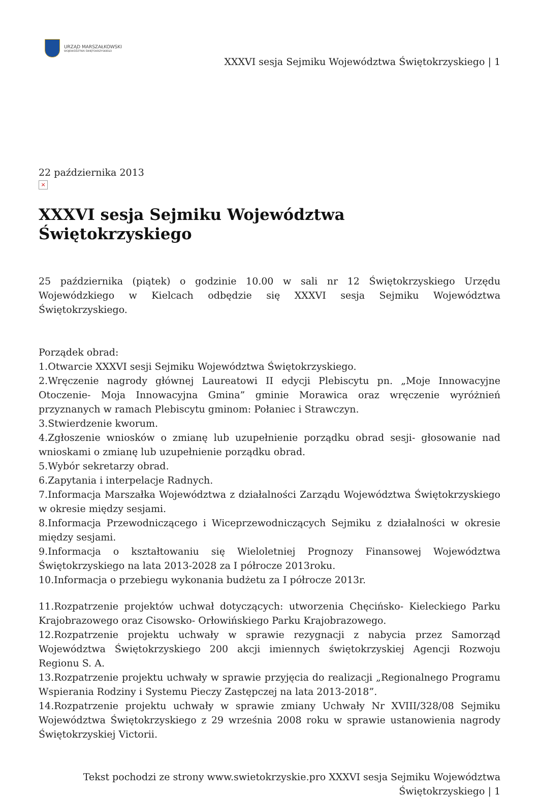URZĄD MARSZAŁKOWSKI
WOJEWÓDZTWA ŚWIĘTOKRZYSKIEGO
XXXVI sesja Sejmiku Województwa Świętokrzyskiego | 1
22 października 2013
×
XXXVI sesja Sejmiku Województwa Świętokrzyskiego
25 października (piątek) o godzinie 10.00 w sali nr 12 Świętokrzyskiego Urzędu Wojewódzkiego w Kielcach odbędzie się XXXVI sesja Sejmiku Województwa Świętokrzyskiego.
Porządek obrad:
1.Otwarcie XXXVI sesji Sejmiku Województwa Świętokrzyskiego.
2.Wręczenie nagrody głównej Laureatowi II edycji Plebiscytu pn. „Moje Innowacyjne Otoczenie- Moja Innowacyjna Gmina” gminie Morawica oraz wręczenie wyróżnień przyznanych w ramach Plebiscytu gminom: Połaniec i Strawczyn.
3.Stwierdzenie kworum.
4.Zgłoszenie wniosków o zmianę lub uzupełnienie porządku obrad sesji- głosowanie nad wnioskami o zmianę lub uzupełnienie porządku obrad.
5.Wybór sekretarzy obrad.
6.Zapytania i interpelacje Radnych.
7.Informacja Marszałka Województwa z działalności Zarządu Województwa Świętokrzyskiego w okresie między sesjami.
8.Informacja Przewodniczącego i Wiceprzewodniczących Sejmiku z działalności w okresie między sesjami.
9.Informacja o kształtowaniu się Wieloletniej Prognozy Finansowej Województwa Świętokrzyskiego na lata 2013-2028 za I półrocze 2013roku.
10.Informacja o przebiegu wykonania budżetu za I półrocze 2013r.
11.Rozpatrzenie projektów uchwał dotyczących: utworzenia Chęcińsko- Kieleckiego Parku Krajobrazowego oraz Cisowsko- Orłowińskiego Parku Krajobrazowego.
12.Rozpatrzenie projektu uchwały w sprawie rezygnacji z nabycia przez Samorząd Województwa Świętokrzyskiego 200 akcji imiennych świętokrzyskiej Agencji Rozwoju Regionu S. A.
13.Rozpatrzenie projektu uchwały w sprawie przyjęcia do realizacji „Regionalnego Programu Wspierania Rodziny i Systemu Pieczy Zastępczej na lata 2013-2018”.
14.Rozpatrzenie projektu uchwały w sprawie zmiany Uchwały Nr XVIII/328/08 Sejmiku Województwa Świętokrzyskiego z 29 września 2008 roku w sprawie ustanowienia nagrody Świętokrzyskiej Victorii.
Tekst pochodzi ze strony www.swietokrzyskie.pro XXXVI sesja Sejmiku Województwa
Świętokrzyskiego | 1